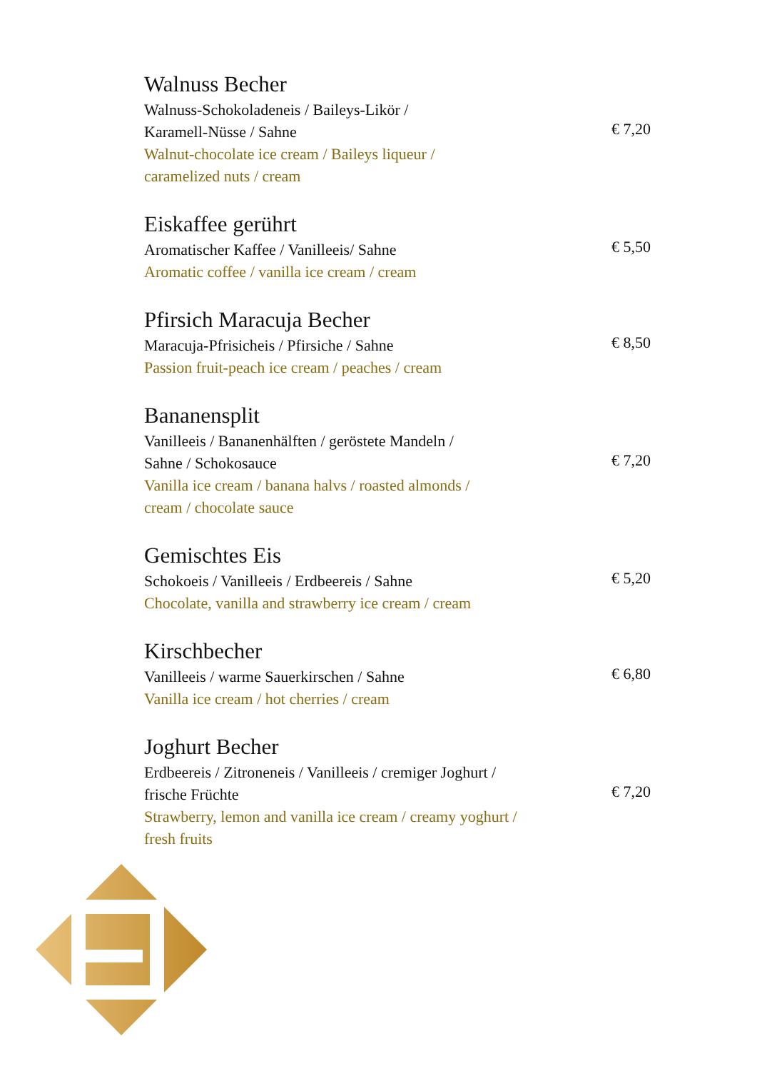Walnuss Becher
Walnuss-Schokoladeneis / Baileys-Likör /
Karamell-Nüsse / Sahne
Walnut-chocolate ice cream / Baileys liqueur /
caramelized nuts / cream
€ 7,20
Eiskaffee gerührt
Aromatischer Kaffee / Vanilleeis/ Sahne
Aromatic coffee / vanilla ice cream / cream
€ 5,50
Pfirsich Maracuja Becher
Maracuja-Pfrisicheis / Pfirsiche / Sahne
Passion fruit-peach ice cream / peaches / cream
€ 8,50
Bananensplit
Vanilleeis / Bananenhälften / geröstete Mandeln /
Sahne / Schokosauce
Vanilla ice cream / banana halvs / roasted almonds /
cream / chocolate sauce
€ 7,20
Gemischtes Eis
Schokoeis / Vanilleeis / Erdbeereis / Sahne
Chocolate, vanilla and strawberry ice cream / cream
€ 5,20
Kirschbecher
Vanilleeis / warme Sauerkirschen / Sahne
Vanilla ice cream / hot cherries / cream
€ 6,80
Joghurt Becher
Erdbeereis / Zitroneneis / Vanilleeis / cremiger Joghurt /
frische Früchte
Strawberry, lemon and vanilla ice cream / creamy yoghurt /
fresh fruits
€ 7,20